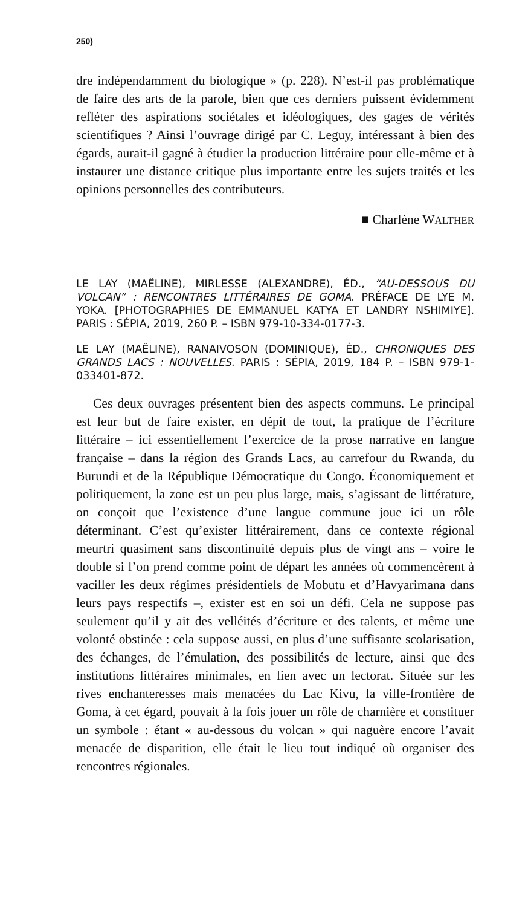250)
dre indépendamment du biologique » (p. 228). N’est-il pas problématique de faire des arts de la parole, bien que ces derniers puissent évidemment refléter des aspirations sociétales et idéologiques, des gages de vérités scientifiques ? Ainsi l’ouvrage dirigé par C. Leguy, intéressant à bien des égards, aurait-il gagné à étudier la production littéraire pour elle-même et à instaurer une distance critique plus importante entre les sujets traités et les opinions personnelles des contributeurs.
■ Charlène WALTHER
LE LAY (MAËLINE), MIRLESSE (ALEXANDRE), ÉD., “AU-DESSOUS DU VOLCAN” : RENCONTRES LITTÉRAIRES DE GOMA. PRÉFACE DE LYE M. YOKA. [PHOTOGRAPHIES DE EMMANUEL KATYA ET LANDRY NSHIMIYE]. PARIS : SÉPIA, 2019, 260 P. – ISBN 979-10-334-0177-3.
LE LAY (MAËLINE), RANAIVOSON (DOMINIQUE), ÉD., CHRONIQUES DES GRANDS LACS : NOUVELLES. PARIS : SÉPIA, 2019, 184 P. – ISBN 979-1-033401-872.
Ces deux ouvrages présentent bien des aspects communs. Le principal est leur but de faire exister, en dépit de tout, la pratique de l’écriture littéraire – ici essentiellement l’exercice de la prose narrative en langue française – dans la région des Grands Lacs, au carrefour du Rwanda, du Burundi et de la République Démocratique du Congo. Économiquement et politiquement, la zone est un peu plus large, mais, s’agissant de littérature, on conçoit que l’existence d’une langue commune joue ici un rôle déterminant. C’est qu’exister littérairement, dans ce contexte régional meurtri quasiment sans discontinuité depuis plus de vingt ans – voire le double si l’on prend comme point de départ les années où commencèrent à vaciller les deux régimes présidentiels de Mobutu et d’Havyarimana dans leurs pays respectifs –, exister est en soi un défi. Cela ne suppose pas seulement qu’il y ait des velléités d’écriture et des talents, et même une volonté obstinée : cela suppose aussi, en plus d’une suffisante scolarisation, des échanges, de l’émulation, des possibilités de lecture, ainsi que des institutions littéraires minimales, en lien avec un lectorat. Située sur les rives enchanteresses mais menacées du Lac Kivu, la ville-frontière de Goma, à cet égard, pouvait à la fois jouer un rôle de charnière et constituer un symbole : étant « au-dessous du volcan » qui naguère encore l’avait menacée de disparition, elle était le lieu tout indiqué où organiser des rencontres régionales.